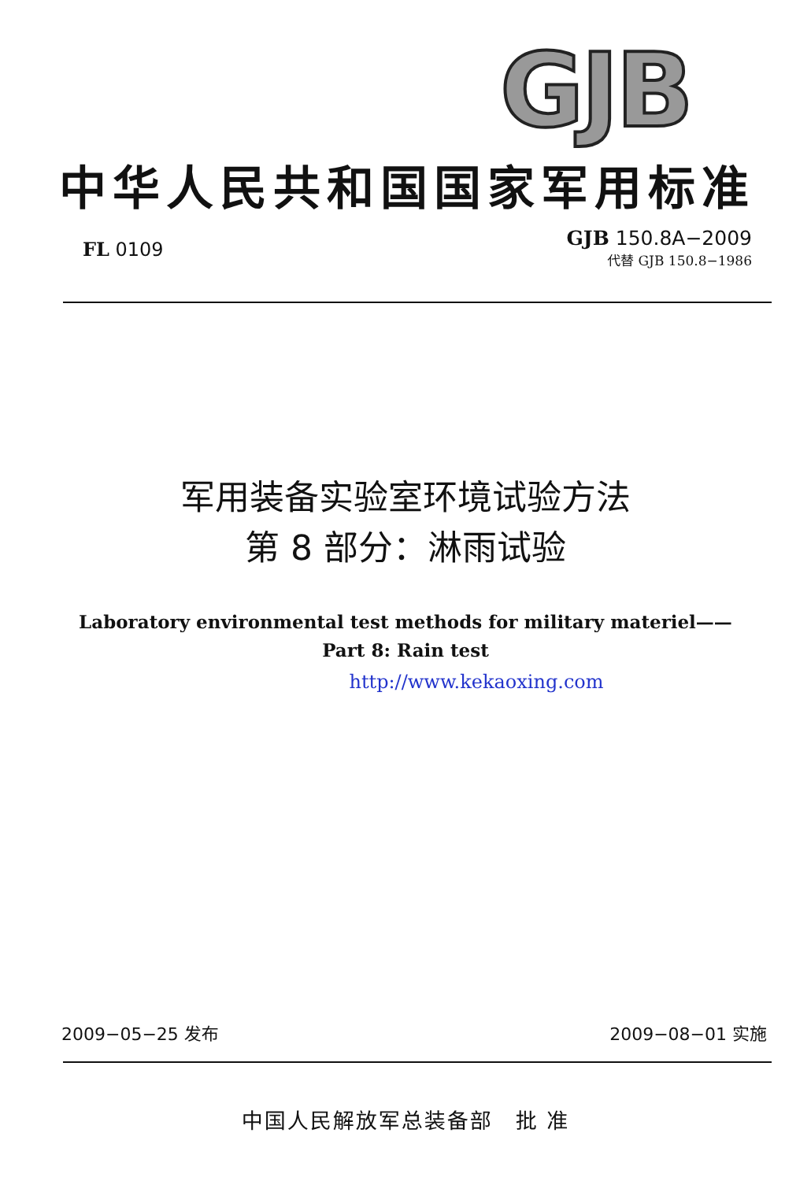GJB
中华人民共和国国家军用标准
FL 0109
GJB 150.8A−2009
代替 GJB 150.8−1986
军用装备实验室环境试验方法
第 8 部分：淋雨试验
Laboratory environmental test methods for military materiel——
Part 8: Rain test
http://www.kekaoxing.com
2009−05−25 发布 2009−08−01 实施
中国人民解放军总装备部　批 准